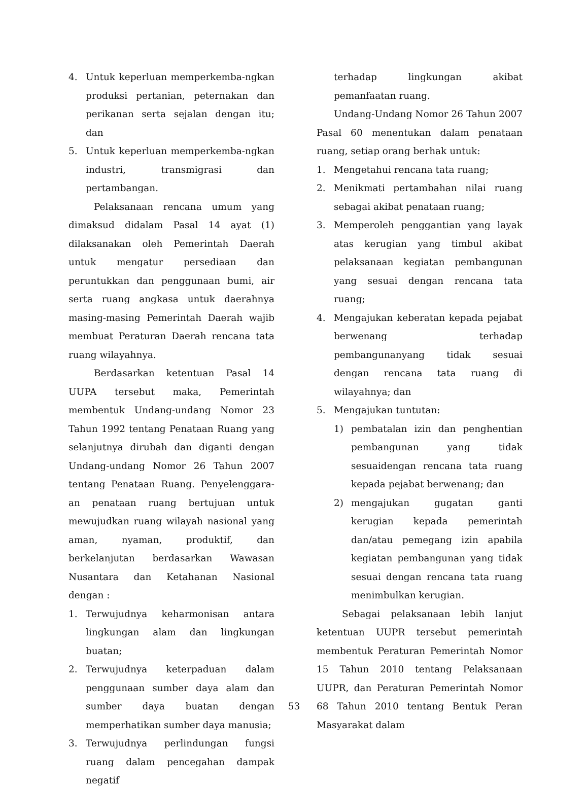4. Untuk keperluan memperkemba-ngkan produksi pertanian, peternakan dan perikanan serta sejalan dengan itu; dan
5. Untuk keperluan memperkemba-ngkan industri, transmigrasi dan pertambangan.
Pelaksanaan rencana umum yang dimaksud didalam Pasal 14 ayat (1) dilaksanakan oleh Pemerintah Daerah untuk mengatur persediaan dan peruntukkan dan penggunaan bumi, air serta ruang angkasa untuk daerahnya masing-masing Pemerintah Daerah wajib membuat Peraturan Daerah rencana tata ruang wilayahnya.
Berdasarkan ketentuan Pasal 14 UUPA tersebut maka, Pemerintah membentuk Undang-undang Nomor 23 Tahun 1992 tentang Penataan Ruang yang selanjutnya dirubah dan diganti dengan Undang-undang Nomor 26 Tahun 2007 tentang Penataan Ruang. Penyelenggara-an penataan ruang bertujuan untuk mewujudkan ruang wilayah nasional yang aman, nyaman, produktif, dan berkelanjutan berdasarkan Wawasan Nusantara dan Ketahanan Nasional dengan :
1. Terwujudnya keharmonisan antara lingkungan alam dan lingkungan buatan;
2. Terwujudnya keterpaduan dalam penggunaan sumber daya alam dan sumber daya buatan dengan memperhatikan sumber daya manusia;
3. Terwujudnya perlindungan fungsi ruang dalam pencegahan dampak negatif
terhadap lingkungan akibat pemanfaatan ruang.
Undang-Undang Nomor 26 Tahun 2007 Pasal 60 menentukan dalam penataan ruang, setiap orang berhak untuk:
1. Mengetahui rencana tata ruang;
2. Menikmati pertambahan nilai ruang sebagai akibat penataan ruang;
3. Memperoleh penggantian yang layak atas kerugian yang timbul akibat pelaksanaan kegiatan pembangunan yang sesuai dengan rencana tata ruang;
4. Mengajukan keberatan kepada pejabat berwenang terhadap pembangunanyang tidak sesuai dengan rencana tata ruang di wilayahnya; dan
5. Mengajukan tuntutan:
1) pembatalan izin dan penghentian pembangunan yang tidak sesuaidengan rencana tata ruang kepada pejabat berwenang; dan
2) mengajukan gugatan ganti kerugian kepada pemerintah dan/atau pemegang izin apabila kegiatan pembangunan yang tidak sesuai dengan rencana tata ruang menimbulkan kerugian.
Sebagai pelaksanaan lebih lanjut ketentuan UUPR tersebut pemerintah membentuk Peraturan Pemerintah Nomor 15 Tahun 2010 tentang Pelaksanaan UUPR, dan Peraturan Pemerintah Nomor 68 Tahun 2010 tentang Bentuk Peran Masyarakat dalam
53